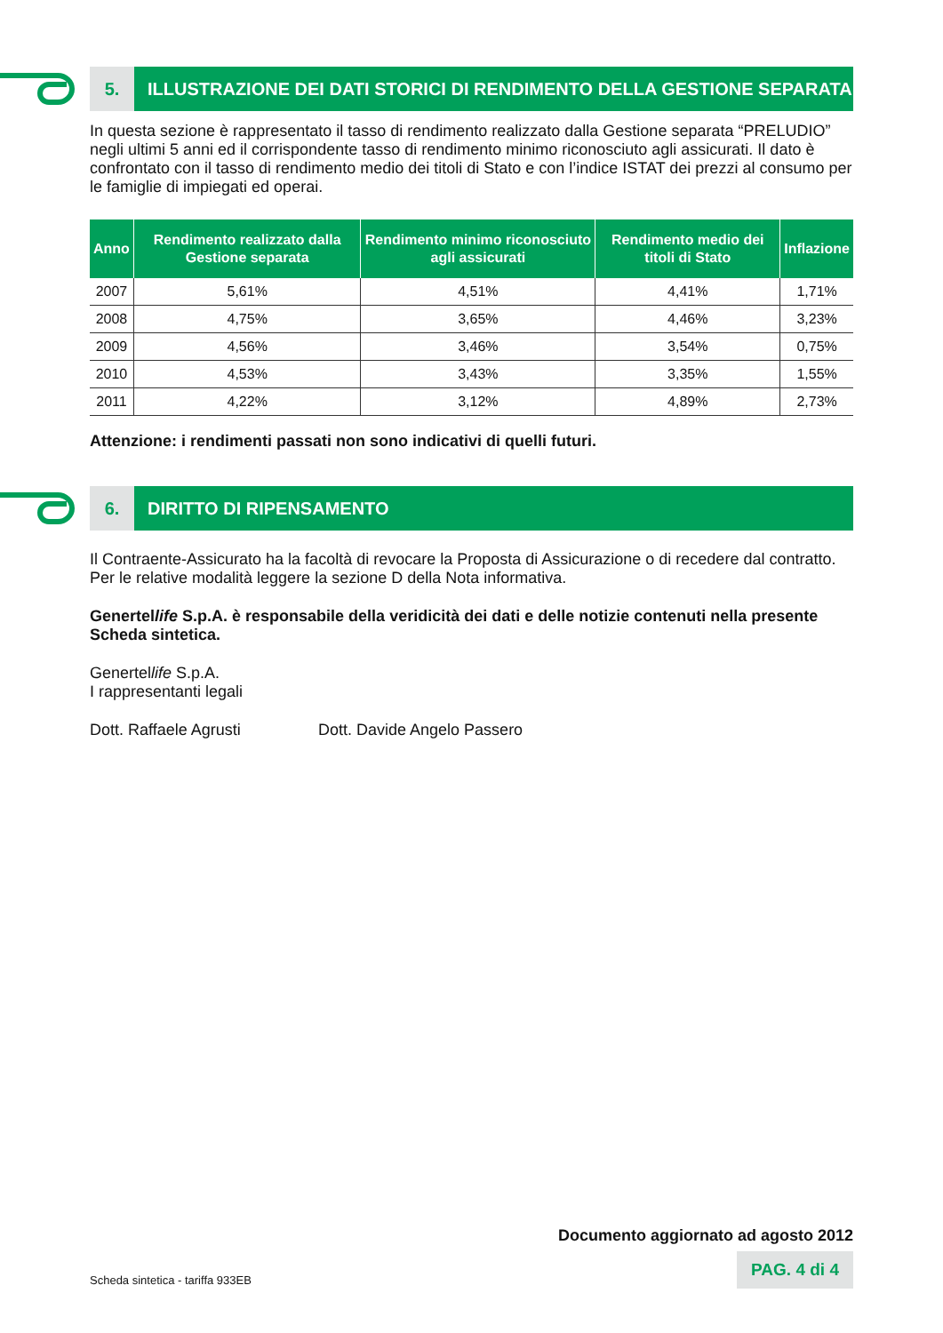5. ILLUSTRAZIONE DEI DATI STORICI DI RENDIMENTO DELLA GESTIONE SEPARATA
In questa sezione è rappresentato il tasso di rendimento realizzato dalla Gestione separata “PRELUDIO” negli ultimi 5 anni ed il corrispondente tasso di rendimento minimo riconosciuto agli assicurati. Il dato è confrontato con il tasso di rendimento medio dei titoli di Stato e con l’indice ISTAT dei prezzi al consumo per le famiglie di impiegati ed operai.
| Anno | Rendimento realizzato dalla Gestione separata | Rendimento minimo riconosciuto agli assicurati | Rendimento medio dei titoli di Stato | Inflazione |
| --- | --- | --- | --- | --- |
| 2007 | 5,61% | 4,51% | 4,41% | 1,71% |
| 2008 | 4,75% | 3,65% | 4,46% | 3,23% |
| 2009 | 4,56% | 3,46% | 3,54% | 0,75% |
| 2010 | 4,53% | 3,43% | 3,35% | 1,55% |
| 2011 | 4,22% | 3,12% | 4,89% | 2,73% |
Attenzione: i rendimenti passati non sono indicativi di quelli futuri.
6. DIRITTO DI RIPENSAMENTO
Il Contraente-Assicurato ha la facoltà di revocare la Proposta di Assicurazione o di recedere dal contratto. Per le relative modalità leggere la sezione D della Nota informativa.
Genertellife S.p.A. è responsabile della veridicità dei dati e delle notizie contenuti nella presente Scheda sintetica.
Genertellife S.p.A.
I rappresentanti legali
Dott. Raffaele Agrusti Dott. Davide Angelo Passero
Documento aggiornato ad agosto 2012
Scheda sintetica - tariffa 933EB
PAG. 4 di 4